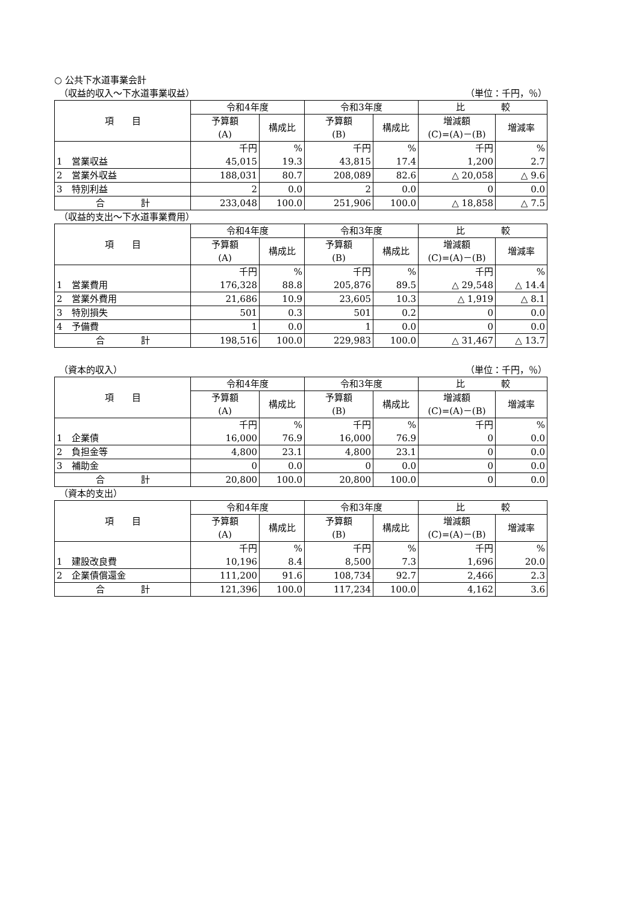○ 公共下水道事業会計
（収益的収入～下水道事業収益） （単位：千円，％）
| 項 目 | 令和4年度 | | 令和3年度 | | 比 較 | |
| --- | --- | --- | --- | --- | --- | --- |
| | 予算額 (A) | 構成比 | 予算額 (B) | 構成比 | 増減額 (C)=(A)－(B) | 増減率 |
| | 千円 | % | 千円 | % | 千円 | % |
| 1 営業収益 | 45,015 | 19.3 | 43,815 | 17.4 | 1,200 | 2.7 |
| 2 営業外収益 | 188,031 | 80.7 | 208,089 | 82.6 | △ 20,058 | △ 9.6 |
| 3 特別利益 | 2 | 0.0 | 2 | 0.0 | 0 | 0.0 |
| 合 計 | 233,048 | 100.0 | 251,906 | 100.0 | △ 18,858 | △ 7.5 |
（収益的支出～下水道事業費用）
| 項 目 | 令和4年度 | | 令和3年度 | | 比 較 | |
| --- | --- | --- | --- | --- | --- | --- |
| | 予算額 (A) | 構成比 | 予算額 (B) | 構成比 | 増減額 (C)=(A)－(B) | 増減率 |
| | 千円 | % | 千円 | % | 千円 | % |
| 1 営業費用 | 176,328 | 88.8 | 205,876 | 89.5 | △ 29,548 | △ 14.4 |
| 2 営業外費用 | 21,686 | 10.9 | 23,605 | 10.3 | △ 1,919 | △ 8.1 |
| 3 特別損失 | 501 | 0.3 | 501 | 0.2 | 0 | 0.0 |
| 4 予備費 | 1 | 0.0 | 1 | 0.0 | 0 | 0.0 |
| 合 計 | 198,516 | 100.0 | 229,983 | 100.0 | △ 31,467 | △ 13.7 |
（資本的収入） （単位：千円，％）
| 項 目 | 令和4年度 | | 令和3年度 | | 比 較 | |
| --- | --- | --- | --- | --- | --- | --- |
| | 予算額 (A) | 構成比 | 予算額 (B) | 構成比 | 増減額 (C)=(A)－(B) | 増減率 |
| | 千円 | % | 千円 | % | 千円 | % |
| 1 企業債 | 16,000 | 76.9 | 16,000 | 76.9 | 0 | 0.0 |
| 2 負担金等 | 4,800 | 23.1 | 4,800 | 23.1 | 0 | 0.0 |
| 3 補助金 | 0 | 0.0 | 0 | 0.0 | 0 | 0.0 |
| 合 計 | 20,800 | 100.0 | 20,800 | 100.0 | 0 | 0.0 |
（資本的支出）
| 項 目 | 令和4年度 | | 令和3年度 | | 比 較 | |
| --- | --- | --- | --- | --- | --- | --- |
| | 予算額 (A) | 構成比 | 予算額 (B) | 構成比 | 増減額 (C)=(A)－(B) | 増減率 |
| | 千円 | % | 千円 | % | 千円 | % |
| 1 建設改良費 | 10,196 | 8.4 | 8,500 | 7.3 | 1,696 | 20.0 |
| 2 企業債償還金 | 111,200 | 91.6 | 108,734 | 92.7 | 2,466 | 2.3 |
| 合 計 | 121,396 | 100.0 | 117,234 | 100.0 | 4,162 | 3.6 |